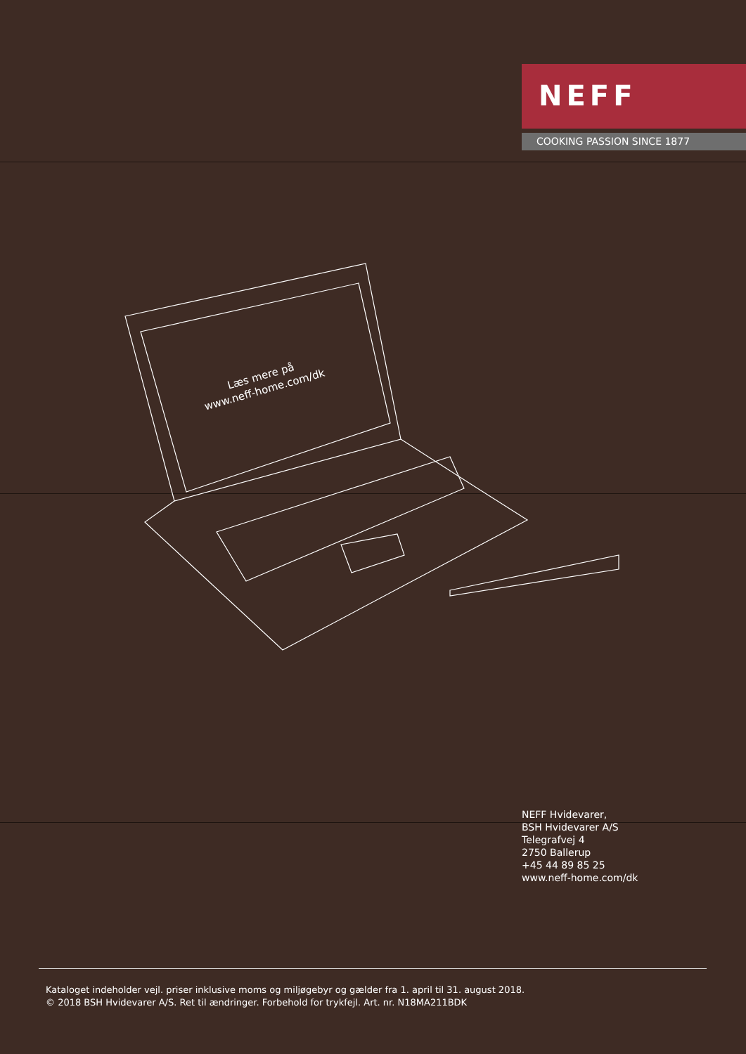NEFF
COOKING PASSION SINCE 1877
Læs mere på
www.neff-home.com/dk
NEFF Hvidevarer,
BSH Hvidevarer A/S
Telegrafvej 4
2750 Ballerup
+45 44 89 85 25
www.neff-home.com/dk
Kataloget indeholder vejl. priser inklusive moms og miljøgebyr og gælder fra 1. april til 31. august 2018.
© 2018 BSH Hvidevarer A/S. Ret til ændringer. Forbehold for trykfejl. Art. nr. N18MA211BDK